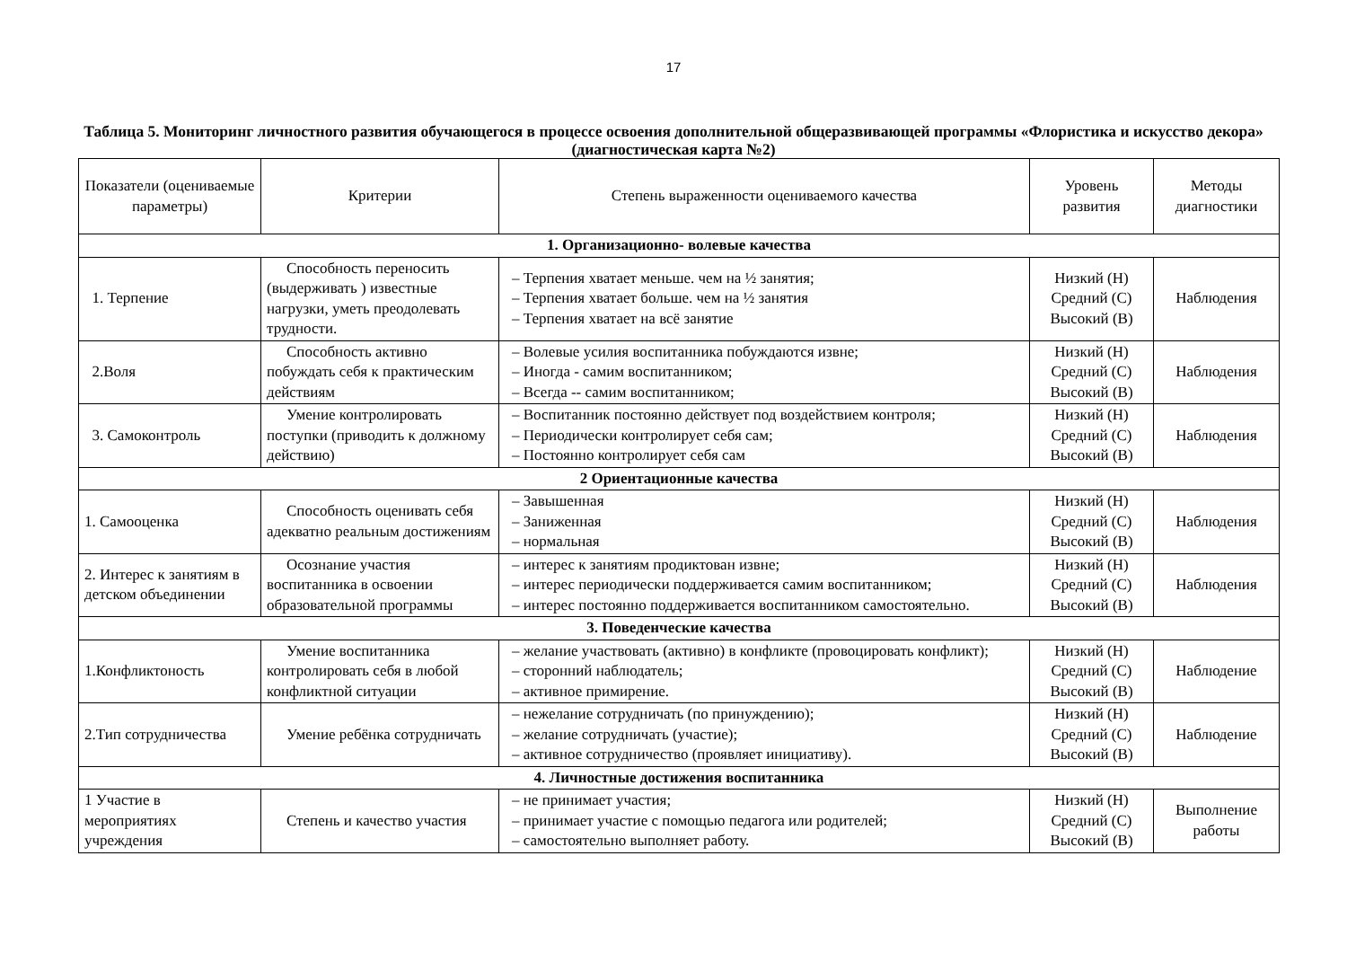17
Таблица 5. Мониторинг личностного развития обучающегося в процессе освоения дополнительной общеразвивающей программы «Флористика и искусство декора» (диагностическая карта №2)
| Показатели (оцениваемые параметры) | Критерии | Степень выраженности оцениваемого качества | Уровень развития | Методы диагностики |
| --- | --- | --- | --- | --- |
| 1. Организационно- волевые качества | | | | |
| 1. Терпение | Способность переносить (выдерживать ) известные нагрузки, уметь преодолевать трудности. | – Терпения хватает меньше. чем на ½ занятия; – Терпения хватает больше. чем на ½ занятия – Терпения хватает на всё занятие | Низкий (Н) Средний (С) Высокий (В) | Наблюдения |
| 2.Воля | Способность активно побуждать себя к практическим действиям | – Волевые усилия воспитанника побуждаются извне; – Иногда - самим воспитанником; – Всегда -- самим воспитанником; | Низкий (Н) Средний (С) Высокий (В) | Наблюдения |
| 3. Самоконтроль | Умение контролировать поступки (приводить к должному действию) | – Воспитанник постоянно действует под воздействием контроля; – Периодически контролирует себя сам; – Постоянно контролирует себя сам | Низкий (Н) Средний (С) Высокий (В) | Наблюдения |
| 2 Ориентационные качества | | | | |
| 1. Самооценка | Способность оценивать себя адекватно реальным достижениям | – Завышенная – Заниженная – нормальная | Низкий (Н) Средний (С) Высокий (В) | Наблюдения |
| 2. Интерес к занятиям в детском объединении | Осознание участия воспитанника в освоении образовательной программы | – интерес к занятиям продиктован извне; – интерес периодически поддерживается самим воспитанником; – интерес постоянно поддерживается воспитанником самостоятельно. | Низкий (Н) Средний (С) Высокий (В) | Наблюдения |
| 3. Поведенческие качества | | | | |
| 1.Конфликтоность | Умение воспитанника контролировать себя в любой конфликтной ситуации | – желание участвовать (активно) в конфликте (провоцировать конфликт); – сторонний наблюдатель; – активное примирение. | Низкий (Н) Средний (С) Высокий (В) | Наблюдение |
| 2.Тип сотрудничества | Умение ребёнка сотрудничать | – нежелание сотрудничать (по принуждению); – желание сотрудничать (участие); – активное сотрудничество (проявляет инициативу). | Низкий (Н) Средний (С) Высокий (В) | Наблюдение |
| 4. Личностные достижения воспитанника | | | | |
| 1 Участие в мероприятиях учреждения | Степень и качество участия | – не принимает участия; – принимает участие с помощью педагога или родителей; – самостоятельно выполняет работу. | Низкий (Н) Средний (С) Высокий (В) | Выполнение работы |